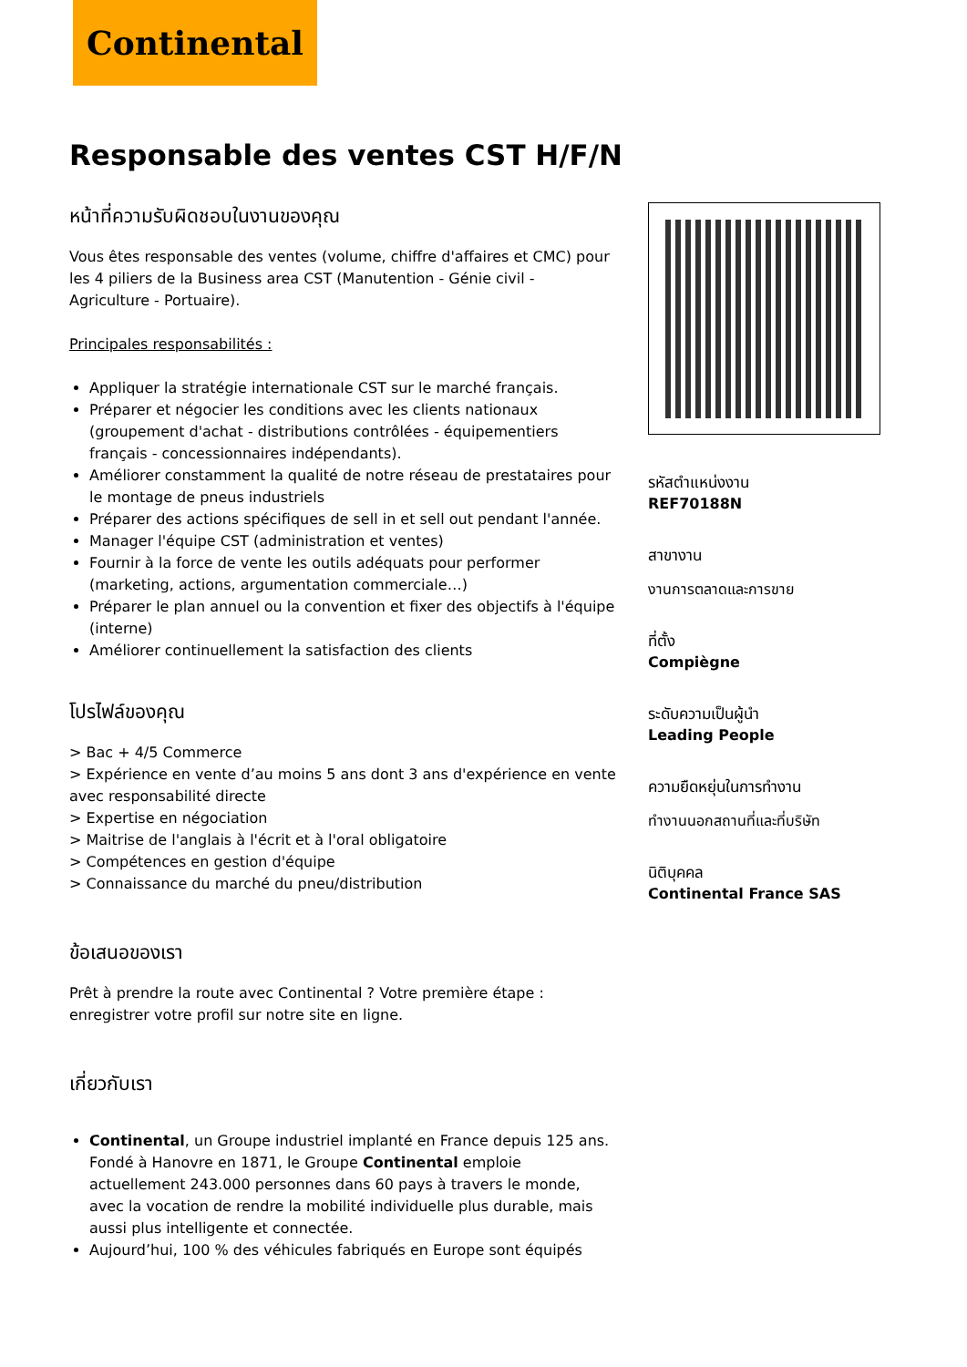Continental
Responsable des ventes CST H/F/N
หน้าที่ความรับผิดชอบในงานของคุณ
Vous êtes responsable des ventes (volume, chiffre d'affaires et CMC) pour les 4 piliers de la Business area CST (Manutention - Génie civil - Agriculture - Portuaire).
Principales responsabilités :
Appliquer la stratégie internationale CST sur le marché français.
Préparer et négocier les conditions avec les clients nationaux (groupement d'achat - distributions contrôlées - équipementiers français - concessionnaires indépendants).
Améliorer constamment la qualité de notre réseau de prestataires pour le montage de pneus industriels
Préparer des actions spécifiques de sell in et sell out pendant l'année.
Manager l'équipe CST (administration et ventes)
Fournir à la force de vente les outils adéquats pour performer (marketing, actions, argumentation commerciale…)
Préparer le plan annuel ou la convention et fixer des objectifs à l'équipe (interne)
Améliorer continuellement la satisfaction des clients
โปรไฟล์ของคุณ
> Bac + 4/5 Commerce
> Expérience en vente d’au moins 5 ans dont 3 ans d'expérience en vente avec responsabilité directe
> Expertise en négociation
> Maitrise de l'anglais à l'écrit et à l'oral obligatoire
> Compétences en gestion d'équipe
> Connaissance du marché du pneu/distribution
ข้อเสนอของเรา
Prêt à prendre la route avec Continental ? Votre première étape : enregistrer votre profil sur notre site en ligne.
เกี่ยวกับเรา
Continental, un Groupe industriel implanté en France depuis 125 ans. Fondé à Hanovre en 1871, le Groupe Continental emploie actuellement 243.000 personnes dans 60 pays à travers le monde, avec la vocation de rendre la mobilité individuelle plus durable, mais aussi plus intelligente et connectée.
Aujourd’hui, 100 % des véhicules fabriqués en Europe sont équipés
รหัสตำแหน่งงาน
REF70188N
สาขางาน
งานการตลาดและการขาย
ที่ตั้ง
Compiègne
ระดับความเป็นผู้นำ
Leading People
ความยืดหยุ่นในการทำงาน
ทำงานนอกสถานที่และที่บริษัท
นิติบุคคล
Continental France SAS